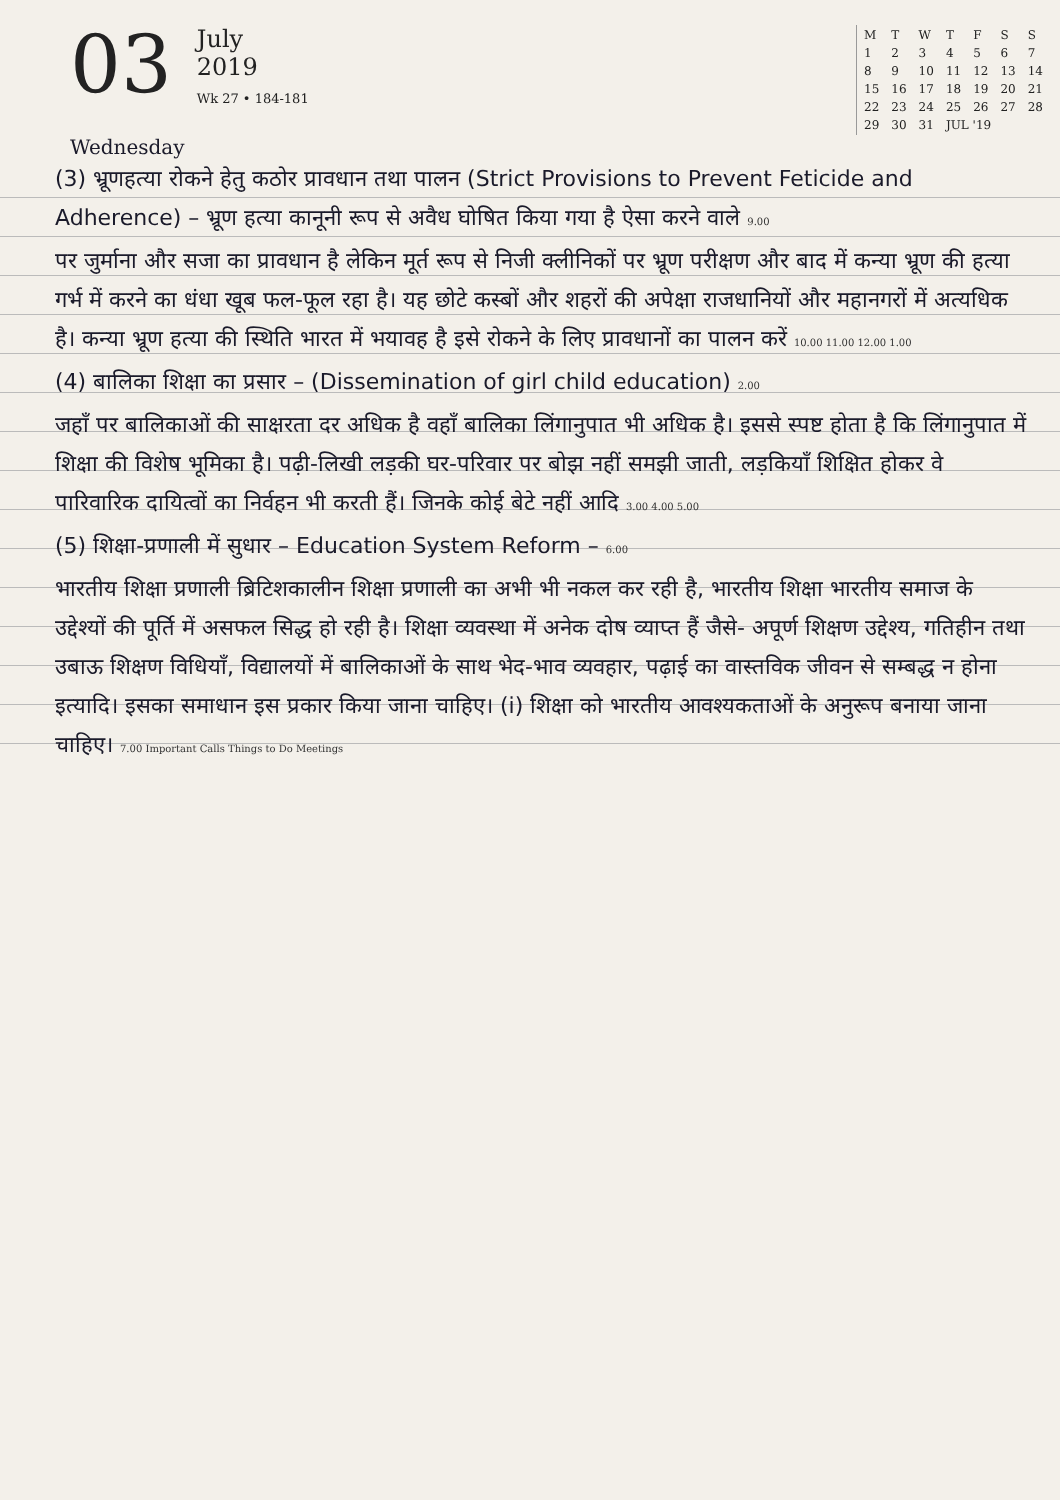03
July
2019
Wk 27 • 184-181
| M | T | W | T | F | S | S |
| 1 | 2 | 3 | 4 | 5 | 6 | 7 |
| 8 | 9 | 10 | 11 | 12 | 13 | 14 |
| 15 | 16 | 17 | 18 | 19 | 20 | 21 |
| 22 | 23 | 24 | 25 | 26 | 27 | 28 |
| 29 | 30 | 31 | JUL '19 | | | |
Wednesday
(3) भ्रूणहत्या रोकने हेतु कठोर प्रावधान तथा पालन (Strict Provisions to Prevent Feticide and Adherence) – भ्रूण हत्या कानूनी रूप से अवैध घोषित किया गया है ऐसा करने वाले 9.00
पर जुर्माना और सजा का प्रावधान है लेकिन मूर्त रूप से निजी क्लीनिकों पर भ्रूण परीक्षण और बाद में कन्या भ्रूण की हत्या गर्भ में करने का धंधा खूब फल-फूल रहा है। यह छोटे कस्बों और शहरों की अपेक्षा राजधानियों और महानगरों में अत्यधिक है। कन्या भ्रूण हत्या की स्थिति भारत में भयावह है इसे रोकने के लिए प्रावधानों का पालन करें 10.00 11.00 12.00 1.00
(4) बालिका शिक्षा का प्रसार – (Dissemination of girl child education) 2.00
जहाँ पर बालिकाओं की साक्षरता दर अधिक है वहाँ बालिका लिंगानुपात भी अधिक है। इससे स्पष्ट होता है कि लिंगानुपात में शिक्षा की विशेष भूमिका है। पढ़ी-लिखी लड़की घर-परिवार पर बोझ नहीं समझी जाती, लड़कियाँ शिक्षित होकर वे पारिवारिक दायित्वों का निर्वहन भी करती हैं। जिनके कोई बेटे नहीं आदि 3.00 4.00 5.00
(5) शिक्षा-प्रणाली में सुधार – Education System Reform – 6.00
भारतीय शिक्षा प्रणाली ब्रिटिशकालीन शिक्षा प्रणाली का अभी भी नकल कर रही है, भारतीय शिक्षा भारतीय समाज के उद्देश्यों की पूर्ति में असफल सिद्ध हो रही है। शिक्षा व्यवस्था में अनेक दोष व्याप्त हैं जैसे- अपूर्ण शिक्षण उद्देश्य, गतिहीन तथा उबाऊ शिक्षण विधियाँ, विद्यालयों में बालिकाओं के साथ भेद-भाव व्यवहार, पढ़ाई का वास्तविक जीवन से सम्बद्ध न होना इत्यादि। इसका समाधान इस प्रकार किया जाना चाहिए। (i) शिक्षा को भारतीय आवश्यकताओं के अनुरूप बनाया जाना चाहिए। 7.00 Important Calls Things to Do Meetings